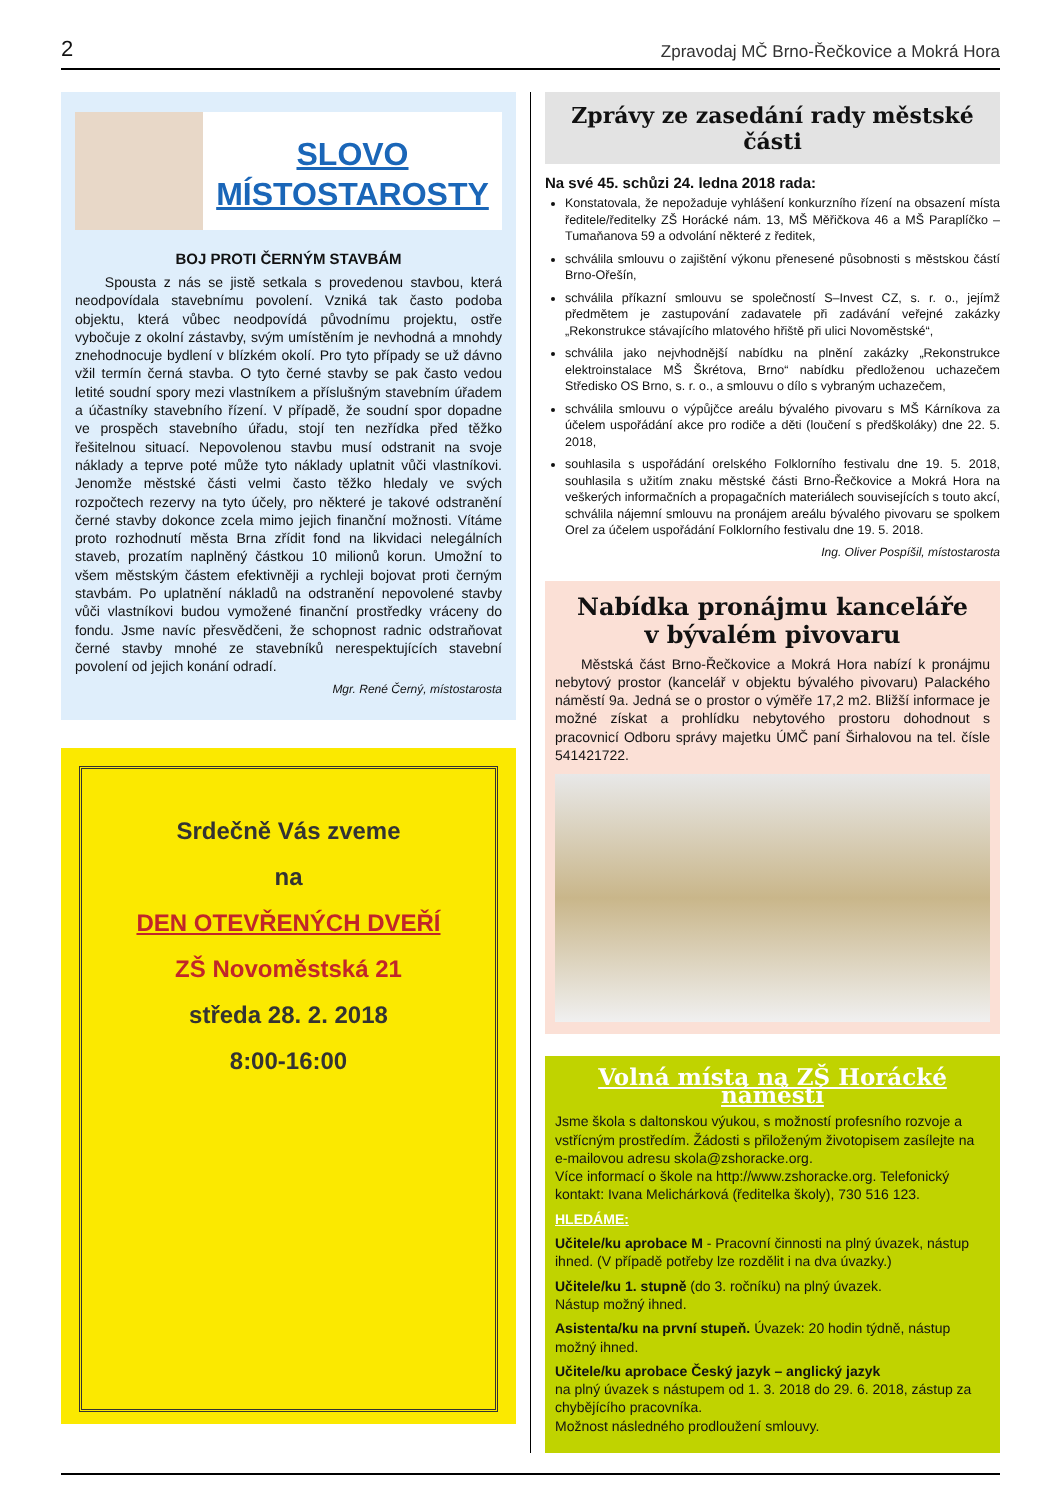2 Zpravodaj MČ Brno-Řečkovice a Mokrá Hora
SLOVO MÍSTOSTAROSTY
BOJ PROTI ČERNÝM STAVBÁM
Spousta z nás se jistě setkala s provedenou stavbou, která neodpovídala stavebnímu povolení. Vzniká tak často podoba objektu, která vůbec neodpovídá původnímu projektu, ostře vybočuje z okolní zástavby, svým umístěním je nevhodná a mnohdy znehodnocuje bydlení v blízkém okolí. Pro tyto případy se už dávno vžil termín černá stavba. O tyto černé stavby se pak často vedou letité soudní spory mezi vlastníkem a příslušným stavebním úřadem a účastníky stavebního řízení. V případě, že soudní spor dopadne ve prospěch stavebního úřadu, stojí ten nezřídka před těžko řešitelnou situací. Nepovolenou stavbu musí odstranit na svoje náklady a teprve poté může tyto náklady uplatnit vůči vlastníkovi. Jenomže městské části velmi často těžko hledaly ve svých rozpočtech rezervy na tyto účely, pro některé je takové odstranění černé stavby dokonce zcela mimo jejich finanční možnosti. Vítáme proto rozhodnutí města Brna zřídit fond na likvidaci nelegálních staveb, prozatím naplněný částkou 10 milionů korun. Umožní to všem městským částem efektivněji a rychleji bojovat proti černým stavbám. Po uplatnění nákladů na odstranění nepovolené stavby vůči vlastníkovi budou vymožené finanční prostředky vráceny do fondu. Jsme navíc přesvědčeni, že schopnost radnic odstraňovat černé stavby mnohé ze stavebníků nerespektujících stavební povolení od jejich konání odradí.
Mgr. René Černý, místostarosta
Srdečně Vás zveme
na
DEN OTEVŘENÝCH DVEŘÍ
ZŠ Novoměstská 21
středa 28. 2. 2018
8:00-16:00
Zprávy ze zasedání rady městské části
Na své 45. schůzi 24. ledna 2018 rada:
Konstatovala, že nepožaduje vyhlášení konkurzního řízení na obsazení místa ředitele/ředitelky ZŠ Horácké nám. 13, MŠ Měřičkova 46 a MŠ Paraplíčko – Tumaňanova 59 a odvolání některé z ředitek,
schválila smlouvu o zajištění výkonu přenesené působnosti s městskou částí Brno-Ořešín,
schválila příkazní smlouvu se společností S–Invest CZ, s. r. o., jejímž předmětem je zastupování zadavatele při zadávání veřejné zakázky „Rekonstrukce stávajícího mlatového hřiště při ulici Novoměstské“,
schválila jako nejvhodnější nabídku na plnění zakázky „Rekonstrukce elektroinstalace MŠ Škrétova, Brno“ nabídku předloženou uchazečem Středisko OS Brno, s. r. o., a smlouvu o dílo s vybraným uchazečem,
schválila smlouvu o výpůjčce areálu bývalého pivovaru s MŠ Kárníkova za účelem uspořádání akce pro rodiče a děti (loučení s předškoláky) dne 22. 5. 2018,
souhlasila s uspořádání orelského Folklorního festivalu dne 19. 5. 2018, souhlasila s užitím znaku městské části Brno-Řečkovice a Mokrá Hora na veškerých informačních a propagačních materiálech souvisejících s touto akcí, schválila nájemní smlouvu na pronájem areálu bývalého pivovaru se spolkem Orel za účelem uspořádání Folklorního festivalu dne 19. 5. 2018.
Ing. Oliver Pospíšil, místostarosta
Nabídka pronájmu kanceláře
v bývalém pivovaru
Městská část Brno-Řečkovice a Mokrá Hora nabízí k pronájmu nebytový prostor (kancelář v objektu bývalého pivovaru) Palackého náměstí 9a. Jedná se o prostor o výměře 17,2 m2. Bližší informace je možné získat a prohlídku nebytového prostoru dohodnout s pracovnicí Odboru správy majetku ÚMČ paní Širhalovou na tel. čísle 541421722.
Volná místa na ZŠ Horácké náměstí
Jsme škola s daltonskou výukou, s možností profesního rozvoje a vstřícným prostředím. Žádosti s přiloženým životopisem zasílejte na e-mailovou adresu skola@zshoracke.org.
Více informací o škole na http://www.zshoracke.org. Telefonický kontakt: Ivana Melichárková (ředitelka školy), 730 516 123.
HLEDÁME:
Učitele/ku aprobace M - Pracovní činnosti na plný úvazek, nástup ihned. (V případě potřeby lze rozdělit i na dva úvazky.)
Učitele/ku 1. stupně (do 3. ročníku) na plný úvazek.
Nástup možný ihned.
Asistenta/ku na první stupeň. Úvazek: 20 hodin týdně, nástup možný ihned.
Učitele/ku aprobace Český jazyk – anglický jazyk
na plný úvazek s nástupem od 1. 3. 2018 do 29. 6. 2018, zástup za chybějícího pracovníka.
Možnost následného prodloužení smlouvy.